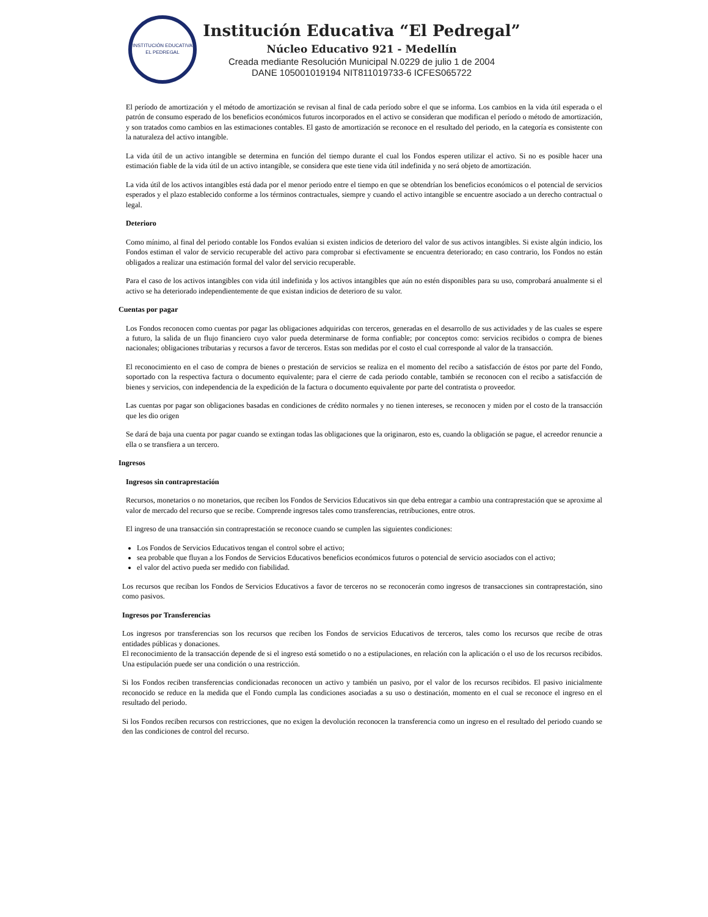INSTITUCIÓN EDUCATIVA
EL PEDREGAL
Institución Educativa “El Pedregal”
Núcleo Educativo 921 - Medellín
Creada mediante Resolución Municipal N.0229 de julio 1 de 2004
DANE 105001019194 NIT811019733-6 ICFES065722
El período de amortización y el método de amortización se revisan al final de cada período sobre el que se informa. Los cambios en la vida útil esperada o el patrón de consumo esperado de los beneficios económicos futuros incorporados en el activo se consideran que modifican el período o método de amortización, y son tratados como cambios en las estimaciones contables. El gasto de amortización se reconoce en el resultado del periodo, en la categoría es consistente con la naturaleza del activo intangible.
La vida útil de un activo intangible se determina en función del tiempo durante el cual los Fondos esperen utilizar el activo. Si no es posible hacer una estimación fiable de la vida útil de un activo intangible, se considera que este tiene vida útil indefinida y no será objeto de amortización.
La vida útil de los activos intangibles está dada por el menor periodo entre el tiempo en que se obtendrían los beneficios económicos o el potencial de servicios esperados y el plazo establecido conforme a los términos contractuales, siempre y cuando el activo intangible se encuentre asociado a un derecho contractual o legal.
Deterioro
Como mínimo, al final del periodo contable los Fondos evalúan si existen indicios de deterioro del valor de sus activos intangibles. Si existe algún indicio, los Fondos estiman el valor de servicio recuperable del activo para comprobar si efectivamente se encuentra deteriorado; en caso contrario, los Fondos no están obligados a realizar una estimación formal del valor del servicio recuperable.
Para el caso de los activos intangibles con vida útil indefinida y los activos intangibles que aún no estén disponibles para su uso, comprobará anualmente si el activo se ha deteriorado independientemente de que existan indicios de deterioro de su valor.
Cuentas por pagar
Los Fondos reconocen como cuentas por pagar las obligaciones adquiridas con terceros, generadas en el desarrollo de sus actividades y de las cuales se espere a futuro, la salida de un flujo financiero cuyo valor pueda determinarse de forma confiable; por conceptos como: servicios recibidos o compra de bienes nacionales; obligaciones tributarias y recursos a favor de terceros. Estas son medidas por el costo el cual corresponde al valor de la transacción.
El reconocimiento en el caso de compra de bienes o prestación de servicios se realiza en el momento del recibo a satisfacción de éstos por parte del Fondo, soportado con la respectiva factura o documento equivalente; para el cierre de cada periodo contable, también se reconocen con el recibo a satisfacción de bienes y servicios, con independencia de la expedición de la factura o documento equivalente por parte del contratista o proveedor.
Las cuentas por pagar son obligaciones basadas en condiciones de crédito normales y no tienen intereses, se reconocen y miden por el costo de la transacción que les dio origen
Se dará de baja una cuenta por pagar cuando se extingan todas las obligaciones que la originaron, esto es, cuando la obligación se pague, el acreedor renuncie a ella o se transfiera a un tercero.
Ingresos
Ingresos sin contraprestación
Recursos, monetarios o no monetarios, que reciben los Fondos de Servicios Educativos sin que deba entregar a cambio una contraprestación que se aproxime al valor de mercado del recurso que se recibe. Comprende ingresos tales como transferencias, retribuciones, entre otros.
El ingreso de una transacción sin contraprestación se reconoce cuando se cumplen las siguientes condiciones:
Los Fondos de Servicios Educativos tengan el control sobre el activo;
sea probable que fluyan a los Fondos de Servicios Educativos beneficios económicos futuros o potencial de servicio asociados con el activo;
el valor del activo pueda ser medido con fiabilidad.
Los recursos que reciban los Fondos de Servicios Educativos a favor de terceros no se reconocerán como ingresos de transacciones sin contraprestación, sino como pasivos.
Ingresos por Transferencias
Los ingresos por transferencias son los recursos que reciben los Fondos de servicios Educativos de terceros, tales como los recursos que recibe de otras entidades públicas y donaciones.
El reconocimiento de la transacción depende de si el ingreso está sometido o no a estipulaciones, en relación con la aplicación o el uso de los recursos recibidos. Una estipulación puede ser una condición o una restricción.
Si los Fondos reciben transferencias condicionadas reconocen un activo y también un pasivo, por el valor de los recursos recibidos. El pasivo inicialmente reconocido se reduce en la medida que el Fondo cumpla las condiciones asociadas a su uso o destinación, momento en el cual se reconoce el ingreso en el resultado del periodo.
Si los Fondos reciben recursos con restricciones, que no exigen la devolución reconocen la transferencia como un ingreso en el resultado del periodo cuando se den las condiciones de control del recurso.